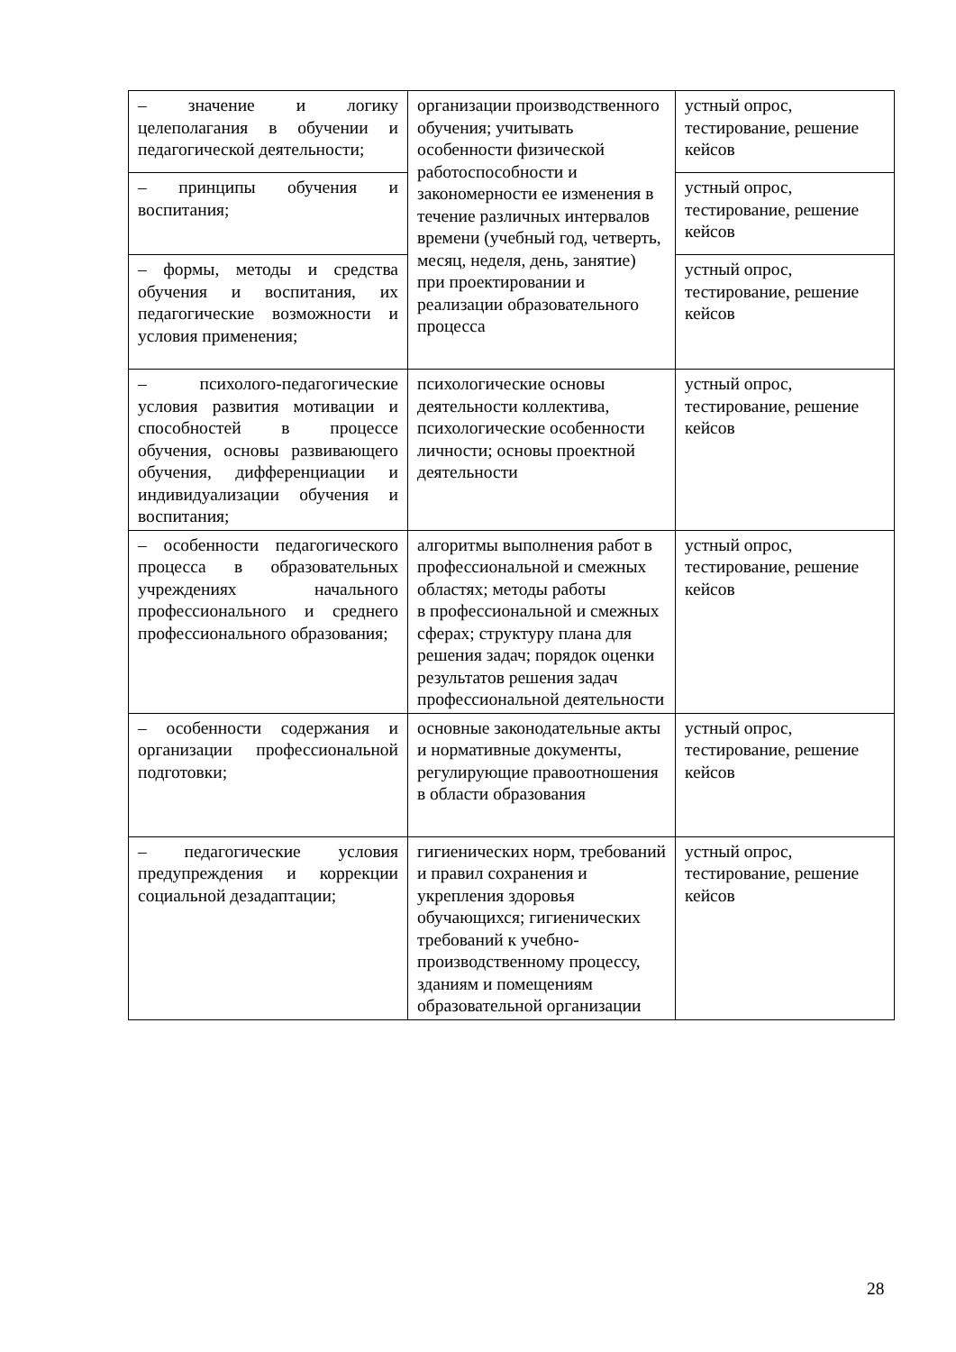| – значение и логику целеполагания в обучении и педагогической деятельности; | организации производственного обучения; учитывать особенности физической работоспособности и закономерности ее изменения в течение различных интервалов времени (учебный год, четверть, месяц, неделя, день, занятие) при проектировании и реализации образовательного процесса | устный опрос, тестирование, решение кейсов |
| – принципы обучения и воспитания; | | устный опрос, тестирование, решение кейсов |
| – формы, методы и средства обучения и воспитания, их педагогические возможности и условия применения; | | устный опрос, тестирование, решение кейсов |
| – психолого-педагогические условия развития мотивации и способностей в процессе обучения, основы развивающего обучения, дифференциации и индивидуализации обучения и воспитания; | психологические основы деятельности коллектива, психологические особенности личности; основы проектной деятельности | устный опрос, тестирование, решение кейсов |
| – особенности педагогического процесса в образовательных учреждениях начального профессионального и среднего профессионального образования; | алгоритмы выполнения работ в профессиональной и смежных областях; методы работы в профессиональной и смежных сферах; структуру плана для решения задач; порядок оценки результатов решения задач профессиональной деятельности | устный опрос, тестирование, решение кейсов |
| – особенности содержания и организации профессиональной подготовки; | основные законодательные акты и нормативные документы, регулирующие правоотношения в области образования | устный опрос, тестирование, решение кейсов |
| – педагогические условия предупреждения и коррекции социальной дезадаптации; | гигиенических норм, требований и правил сохранения и укрепления здоровья обучающихся; гигиенических требований к учебно-производственному процессу, зданиям и помещениям образовательной организации | устный опрос, тестирование, решение кейсов |
28